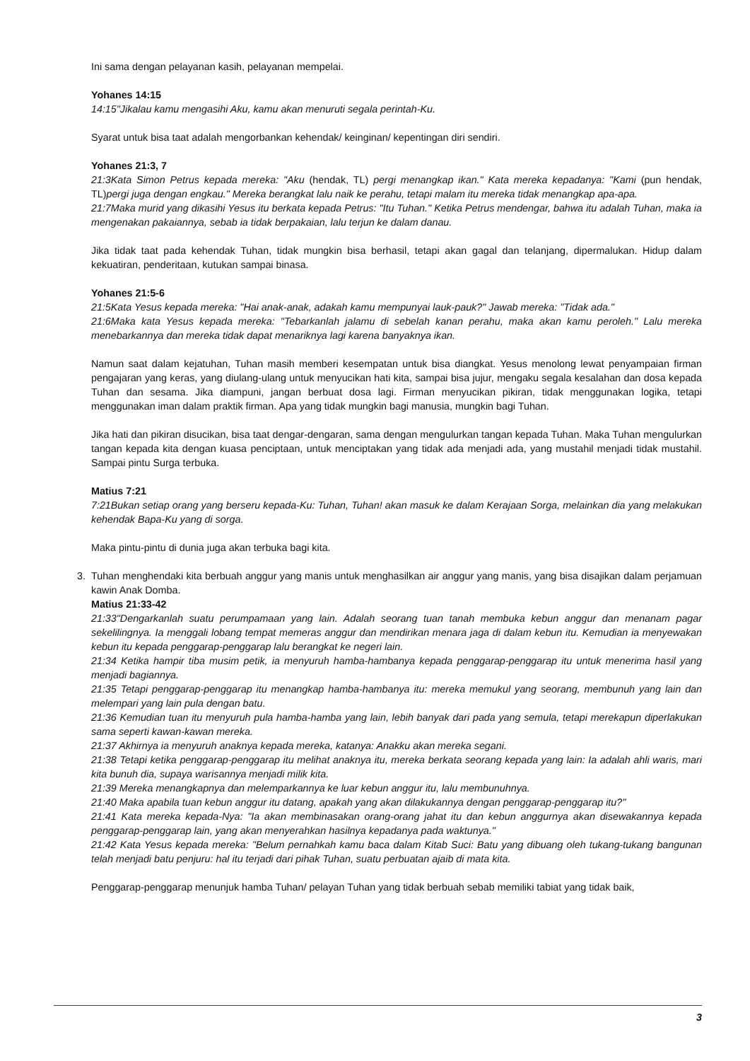Ini sama dengan pelayanan kasih, pelayanan mempelai.
Yohanes 14:15
14:15"Jikalau kamu mengasihi Aku, kamu akan menuruti segala perintah-Ku.
Syarat untuk bisa taat adalah mengorbankan kehendak/ keinginan/ kepentingan diri sendiri.
Yohanes 21:3, 7
21:3Kata Simon Petrus kepada mereka: "Aku (hendak, TL) pergi menangkap ikan." Kata mereka kepadanya: "Kami (pun hendak, TL)pergi juga dengan engkau." Mereka berangkat lalu naik ke perahu, tetapi malam itu mereka tidak menangkap apa-apa.
21:7Maka murid yang dikasihi Yesus itu berkata kepada Petrus: "Itu Tuhan." Ketika Petrus mendengar, bahwa itu adalah Tuhan, maka ia mengenakan pakaiannya, sebab ia tidak berpakaian, lalu terjun ke dalam danau.
Jika tidak taat pada kehendak Tuhan, tidak mungkin bisa berhasil, tetapi akan gagal dan telanjang, dipermalukan. Hidup dalam kekuatiran, penderitaan, kutukan sampai binasa.
Yohanes 21:5-6
21:5Kata Yesus kepada mereka: "Hai anak-anak, adakah kamu mempunyai lauk-pauk?" Jawab mereka: "Tidak ada."
21:6Maka kata Yesus kepada mereka: "Tebarkanlah jalamu di sebelah kanan perahu, maka akan kamu peroleh." Lalu mereka menebarkannya dan mereka tidak dapat menariknya lagi karena banyaknya ikan.
Namun saat dalam kejatuhan, Tuhan masih memberi kesempatan untuk bisa diangkat. Yesus menolong lewat penyampaian firman pengajaran yang keras, yang diulang-ulang untuk menyucikan hati kita, sampai bisa jujur, mengaku segala kesalahan dan dosa kepada Tuhan dan sesama. Jika diampuni, jangan berbuat dosa lagi. Firman menyucikan pikiran, tidak menggunakan logika, tetapi menggunakan iman dalam praktik firman. Apa yang tidak mungkin bagi manusia, mungkin bagi Tuhan.
Jika hati dan pikiran disucikan, bisa taat dengar-dengaran, sama dengan mengulurkan tangan kepada Tuhan. Maka Tuhan mengulurkan tangan kepada kita dengan kuasa penciptaan, untuk menciptakan yang tidak ada menjadi ada, yang mustahil menjadi tidak mustahil. Sampai pintu Surga terbuka.
Matius 7:21
7:21Bukan setiap orang yang berseru kepada-Ku: Tuhan, Tuhan! akan masuk ke dalam Kerajaan Sorga, melainkan dia yang melakukan kehendak Bapa-Ku yang di sorga.
Maka pintu-pintu di dunia juga akan terbuka bagi kita.
3. Tuhan menghendaki kita berbuah anggur yang manis untuk menghasilkan air anggur yang manis, yang bisa disajikan dalam perjamuan kawin Anak Domba.
Matius 21:33-42
21:33"Dengarkanlah suatu perumpamaan yang lain. Adalah seorang tuan tanah membuka kebun anggur dan menanam pagar sekelilingnya. Ia menggali lobang tempat memeras anggur dan mendirikan menara jaga di dalam kebun itu. Kemudian ia menyewakan kebun itu kepada penggarap-penggarap lalu berangkat ke negeri lain.
21:34 Ketika hampir tiba musim petik, ia menyuruh hamba-hambanya kepada penggarap-penggarap itu untuk menerima hasil yang menjadi bagiannya.
21:35 Tetapi penggarap-penggarap itu menangkap hamba-hambanya itu: mereka memukul yang seorang, membunuh yang lain dan melempari yang lain pula dengan batu.
21:36 Kemudian tuan itu menyuruh pula hamba-hamba yang lain, lebih banyak dari pada yang semula, tetapi merekapun diperlakukan sama seperti kawan-kawan mereka.
21:37 Akhirnya ia menyuruh anaknya kepada mereka, katanya: Anakku akan mereka segani.
21:38 Tetapi ketika penggarap-penggarap itu melihat anaknya itu, mereka berkata seorang kepada yang lain: Ia adalah ahli waris, mari kita bunuh dia, supaya warisannya menjadi milik kita.
21:39 Mereka menangkapnya dan melemparkannya ke luar kebun anggur itu, lalu membunuhnya.
21:40 Maka apabila tuan kebun anggur itu datang, apakah yang akan dilakukannya dengan penggarap-penggarap itu?"
21:41 Kata mereka kepada-Nya: "Ia akan membinasakan orang-orang jahat itu dan kebun anggurnya akan disewakannya kepada penggarap-penggarap lain, yang akan menyerahkan hasilnya kepadanya pada waktunya."
21:42 Kata Yesus kepada mereka: "Belum pernahkah kamu baca dalam Kitab Suci: Batu yang dibuang oleh tukang-tukang bangunan telah menjadi batu penjuru: hal itu terjadi dari pihak Tuhan, suatu perbuatan ajaib di mata kita.
Penggarap-penggarap menunjuk hamba Tuhan/ pelayan Tuhan yang tidak berbuah sebab memiliki tabiat yang tidak baik,
3